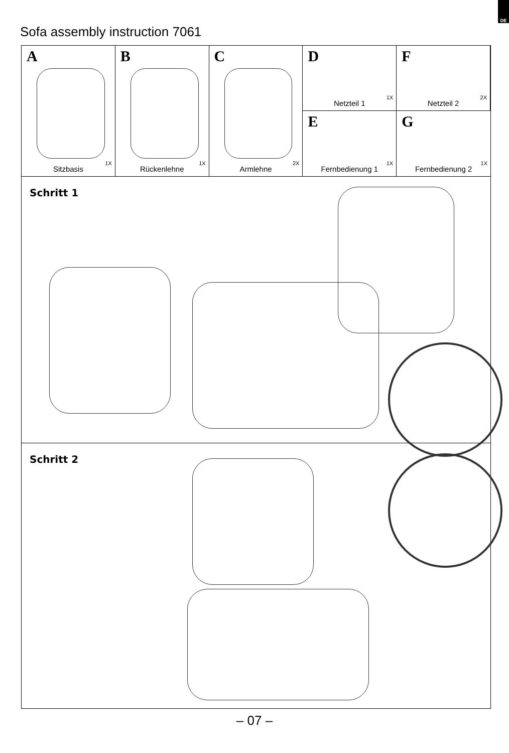DE
Sofa assembly instruction 7061
A
1X
Sitzbasis
B
1X
Rückenlehne
C
2X
Armlehne
D
1X
Netzteil 1
F
2X
Netzteil 2
E
1X
Fernbedienung 1
G
1X
Fernbedienung 2
Schritt 1
Schritt 2
– 07 –